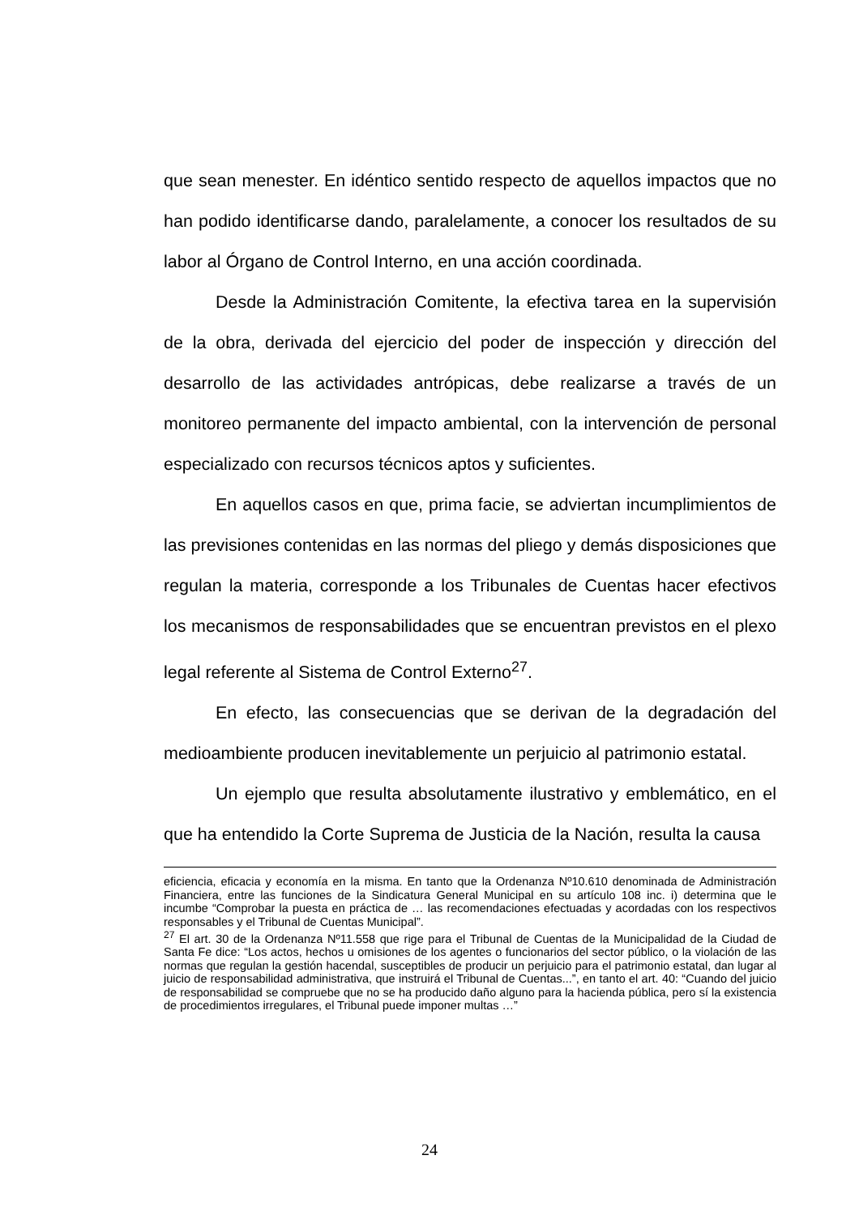que sean menester. En idéntico sentido respecto de aquellos impactos que no han podido identificarse dando, paralelamente, a conocer los resultados de su labor al Órgano de Control Interno, en una acción coordinada.
Desde la Administración Comitente, la efectiva tarea en la supervisión de la obra, derivada del ejercicio del poder de inspección y dirección del desarrollo de las actividades antrópicas, debe realizarse a través de un monitoreo permanente del impacto ambiental, con la intervención de personal especializado con recursos técnicos aptos y suficientes.
En aquellos casos en que, prima facie, se adviertan incumplimientos de las previsiones contenidas en las normas del pliego y demás disposiciones que regulan la materia, corresponde a los Tribunales de Cuentas hacer efectivos los mecanismos de responsabilidades que se encuentran previstos en el plexo legal referente al Sistema de Control Externo<sup>27</sup>.
En efecto, las consecuencias que se derivan de la degradación del medioambiente producen inevitablemente un perjuicio al patrimonio estatal.
Un ejemplo que resulta absolutamente ilustrativo y emblemático, en el que ha entendido la Corte Suprema de Justicia de la Nación, resulta la causa
eficiencia, eficacia y economía en la misma. En tanto que la Ordenanza Nº10.610 denominada de Administración Financiera, entre las funciones de la Sindicatura General Municipal en su artículo 108 inc. i) determina que le incumbe “Comprobar la puesta en práctica de … las recomendaciones efectuadas y acordadas con los respectivos responsables y el Tribunal de Cuentas Municipal”.
<sup>27</sup> El art. 30 de la Ordenanza Nº11.558 que rige para el Tribunal de Cuentas de la Municipalidad de la Ciudad de Santa Fe dice: “Los actos, hechos u omisiones de los agentes o funcionarios del sector público, o la violación de las normas que regulan la gestión hacendal, susceptibles de producir un perjuicio para el patrimonio estatal, dan lugar al juicio de responsabilidad administrativa, que instruirá el Tribunal de Cuentas...”, en tanto el art. 40: “Cuando del juicio de responsabilidad se compruebe que no se ha producido daño alguno para la hacienda pública, pero sí la existencia de procedimientos irregulares, el Tribunal puede imponer multas …”
24